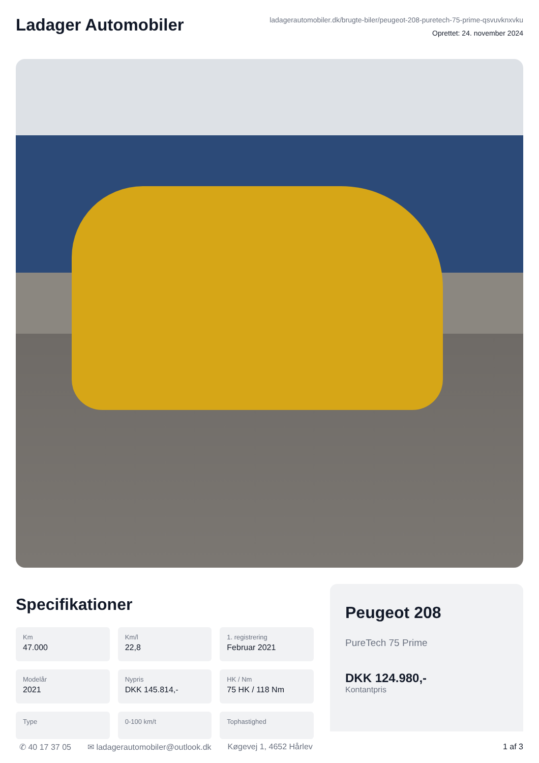Ladager Automobiler
ladagerautomobiler.dk/brugte-biler/peugeot-208-puretech-75-prime-qsvuvknxvku
Oprettet: 24. november 2024
Specifikationer
Km
47.000
Km/l
22,8
1. registrering
Februar 2021
Modelår
2021
Nypris
DKK 145.814,-
HK / Nm
75 HK / 118 Nm
Type
0-100 km/t
Tophastighed
Peugeot 208
PureTech 75 Prime
DKK 124.980,-
Kontantpris
✆ 40 17 37 05 ✉ ladagerautomobiler@outlook.dk Køgevej 1, 4652 Hårlev 1 af 3